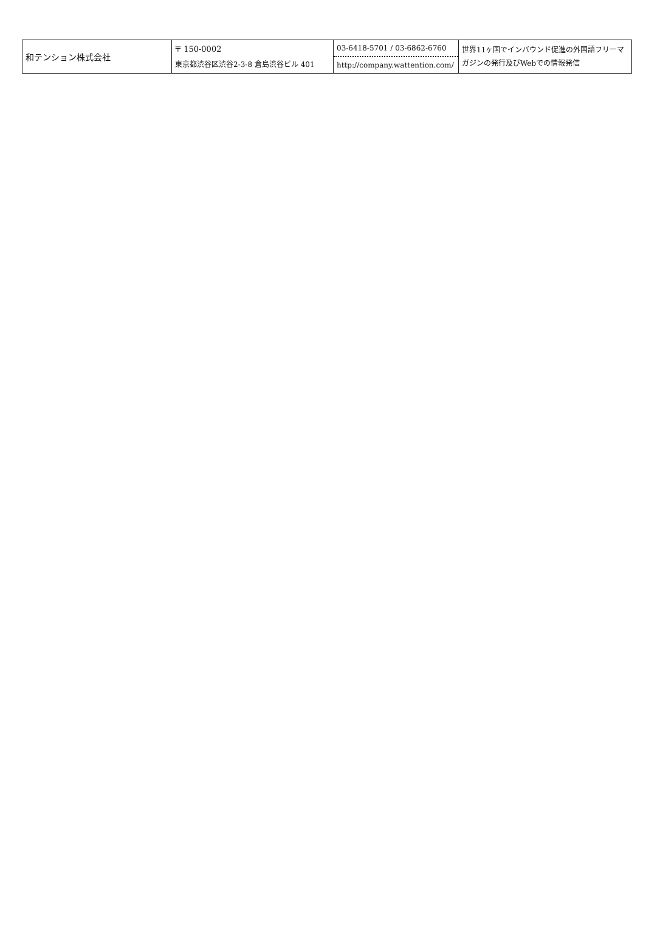| 和テンション株式会社 | 〒 150-0002 東京都渋谷区渋谷2-3-8 倉島渋谷ビル 401 | 03-6418-5701 / 03-6862-6760 http://company.wattention.com/ | 世界11ヶ国でインバウンド促進の外国語フリーマガジンの発行及びWebでの情報発信 |